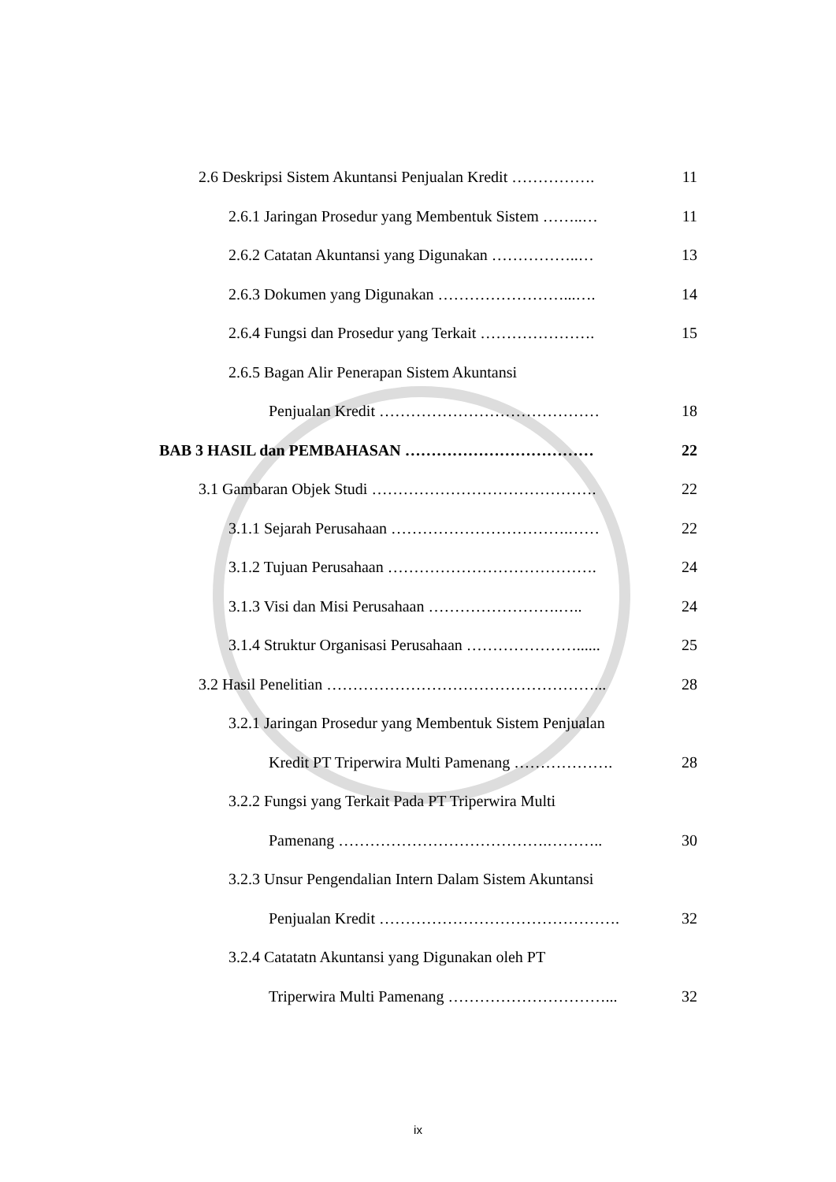2.6 Deskripsi Sistem Akuntansi Penjualan Kredit ……………. 11
2.6.1 Jaringan Prosedur yang Membentuk Sistem ……..… 11
2.6.2 Catatan Akuntansi yang Digunakan ……………..… 13
2.6.3 Dokumen yang Digunakan ……………………...…. 14
2.6.4 Fungsi dan Prosedur yang Terkait …………………. 15
2.6.5 Bagan Alir Penerapan Sistem Akuntansi
Penjualan Kredit …………………………………… 18
BAB 3 HASIL dan PEMBAHASAN ……………………………… 22
3.1 Gambaran Objek Studi ……………………………………. 22
3.1.1 Sejarah Perusahaan …………………………….…… 22
3.1.2 Tujuan Perusahaan …………………………………. 24
3.1.3 Visi dan Misi Perusahaan …………………….….. 24
3.1.4 Struktur Organisasi Perusahaan …………………...... 25
3.2 Hasil Penelitian ……………………………………………... 28
3.2.1 Jaringan Prosedur yang Membentuk Sistem Penjualan
Kredit PT Triperwira Multi Pamenang ………………. 28
3.2.2 Fungsi yang Terkait Pada PT Triperwira Multi
Pamenang ………………………………….……….. 30
3.2.3 Unsur Pengendalian Intern Dalam Sistem Akuntansi
Penjualan Kredit ………………………………………. 32
3.2.4 Catatatn Akuntansi yang Digunakan oleh PT
Triperwira Multi Pamenang …………………………... 32
ix